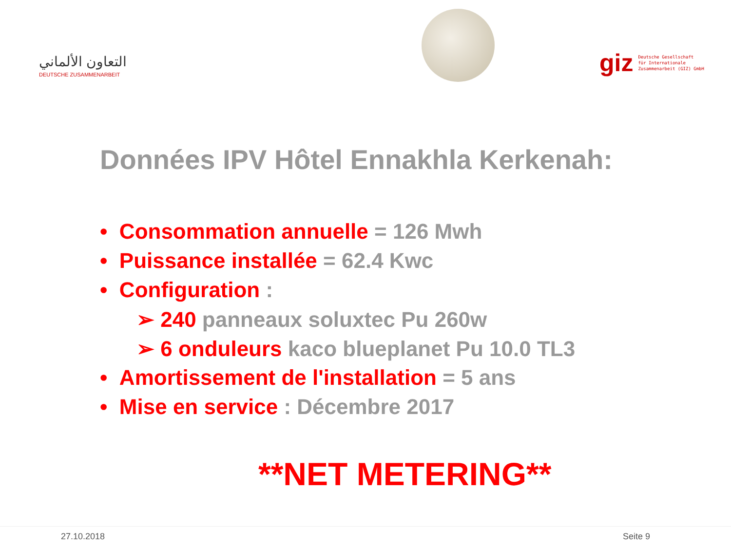التعاون الألماني
DEUTSCHE ZUSAMMENARBEIT
giz Deutsche Gesellschaft
für Internationale
Zusammenarbeit (GIZ) GmbH
Données IPV Hôtel Ennakhla Kerkenah:
• Consommation annuelle = 126 Mwh
• Puissance installée = 62.4 Kwc
• Configuration :
➢ 240 panneaux soluxtec Pu 260w
➢ 6 onduleurs kaco blueplanet Pu 10.0 TL3
• Amortissement de l'installation = 5 ans
• Mise en service : Décembre 2017
**NET METERING**
27.10.2018 Seite 9